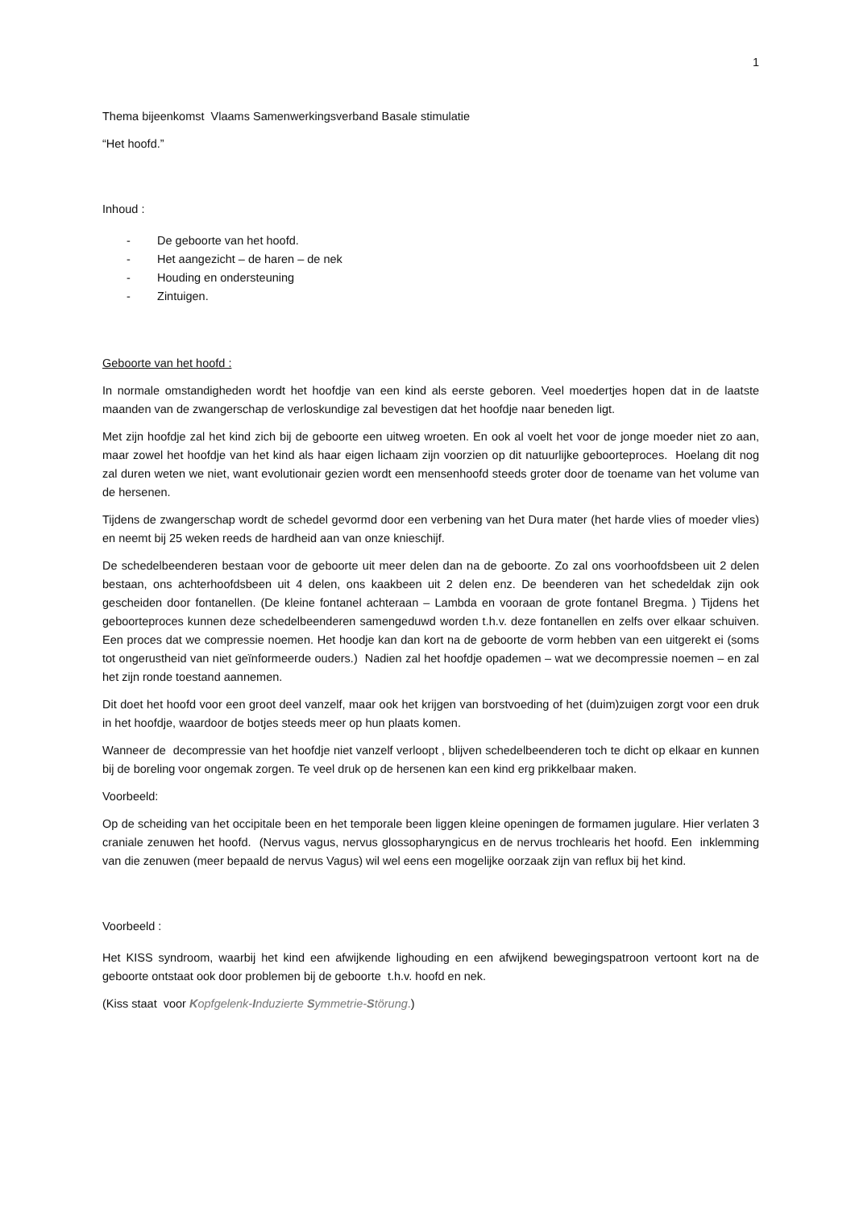1
Thema bijeenkomst Vlaams Samenwerkingsverband Basale stimulatie
“Het hoofd.”
Inhoud :
- De geboorte van het hoofd.
- Het aangezicht – de haren – de nek
- Houding en ondersteuning
- Zintuigen.
Geboorte van het hoofd :
In normale omstandigheden wordt het hoofdje van een kind als eerste geboren. Veel moedertjes hopen dat in de laatste maanden van de zwangerschap de verloskundige zal bevestigen dat het hoofdje naar beneden ligt.
Met zijn hoofdje zal het kind zich bij de geboorte een uitweg wroeten. En ook al voelt het voor de jonge moeder niet zo aan, maar zowel het hoofdje van het kind als haar eigen lichaam zijn voorzien op dit natuurlijke geboorteproces. Hoelang dit nog zal duren weten we niet, want evolutionair gezien wordt een mensenhoofd steeds groter door de toename van het volume van de hersenen.
Tijdens de zwangerschap wordt de schedel gevormd door een verbening van het Dura mater (het harde vlies of moeder vlies) en neemt bij 25 weken reeds de hardheid aan van onze knieschijf.
De schedelbeenderen bestaan voor de geboorte uit meer delen dan na de geboorte. Zo zal ons voorhoofdsbeen uit 2 delen bestaan, ons achterhoofdsbeen uit 4 delen, ons kaakbeen uit 2 delen enz. De beenderen van het schedeldak zijn ook gescheiden door fontanellen. (De kleine fontanel achteraan – Lambda en vooraan de grote fontanel Bregma. ) Tijdens het geboorteproces kunnen deze schedelbeenderen samengeduwd worden t.h.v. deze fontanellen en zelfs over elkaar schuiven. Een proces dat we compressie noemen. Het hoodje kan dan kort na de geboorte de vorm hebben van een uitgerekt ei (soms tot ongerustheid van niet geïnformeerde ouders.) Nadien zal het hoofdje opademen – wat we decompressie noemen – en zal het zijn ronde toestand aannemen.
Dit doet het hoofd voor een groot deel vanzelf, maar ook het krijgen van borstvoeding of het (duim)zuigen zorgt voor een druk in het hoofdje, waardoor de botjes steeds meer op hun plaats komen.
Wanneer de decompressie van het hoofdje niet vanzelf verloopt , blijven schedelbeenderen toch te dicht op elkaar en kunnen bij de boreling voor ongemak zorgen. Te veel druk op de hersenen kan een kind erg prikkelbaar maken.
Voorbeeld:
Op de scheiding van het occipitale been en het temporale been liggen kleine openingen de formamen jugulare. Hier verlaten 3 craniale zenuwen het hoofd. (Nervus vagus, nervus glossopharyngicus en de nervus trochlearis het hoofd. Een inklemming van die zenuwen (meer bepaald de nervus Vagus) wil wel eens een mogelijke oorzaak zijn van reflux bij het kind.
Voorbeeld :
Het KISS syndroom, waarbij het kind een afwijkende lighouding en een afwijkend bewegingspatroon vertoont kort na de geboorte ontstaat ook door problemen bij de geboorte t.h.v. hoofd en nek.
(Kiss staat voor Kopfgelenk-Induzierte Symmetrie-Störung.)